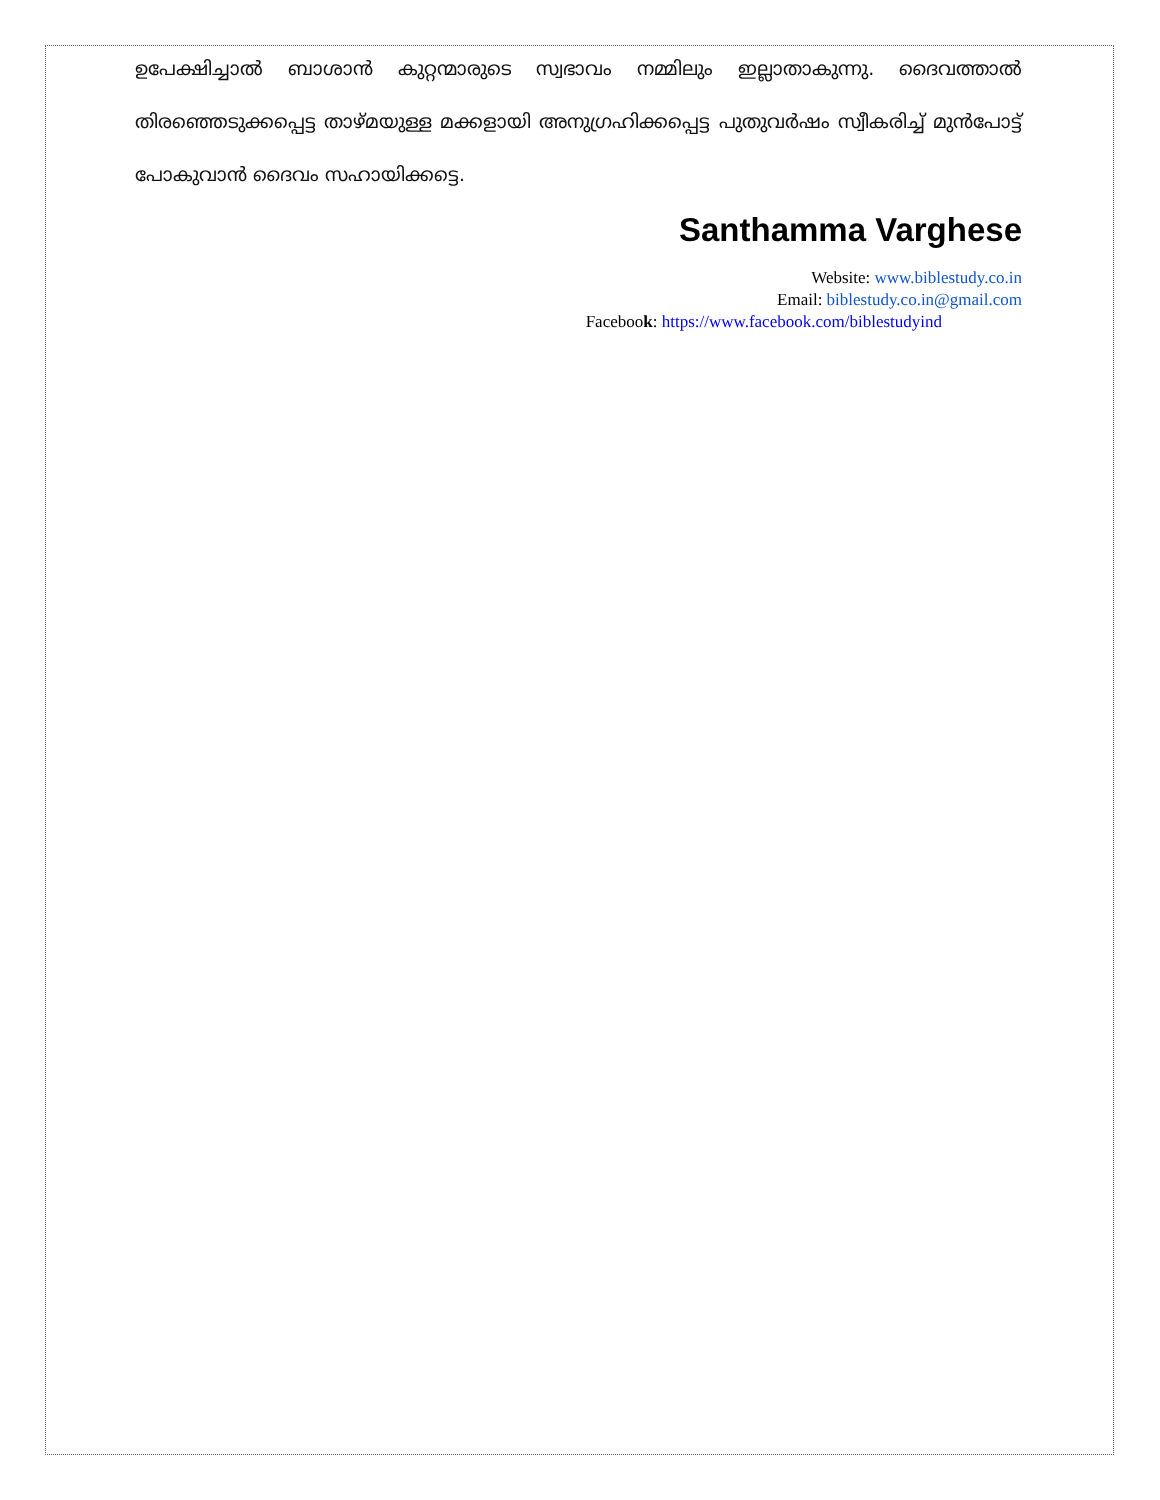ഉപേക്ഷിച്ചാൽ ബാശാൻ കുറ്റന്മാരുടെ സ്വഭാവം നമ്മിലും ഇല്ലാതാകുന്നു. ദൈവത്താൽ തിരഞ്ഞെടുക്കപ്പെട്ട താഴ്മയുള്ള മക്കളായി അനുഗ്രഹിക്കപ്പെട്ട പുതുവർഷം സ്വീകരിച്ച് മുൻപോട്ട് പോകുവാൻ ദൈവം സഹായിക്കട്ടെ.
Santhamma Varghese
Website: www.biblestudy.co.in
Email: biblestudy.co.in@gmail.com
Facebook: https://www.facebook.com/biblestudyind